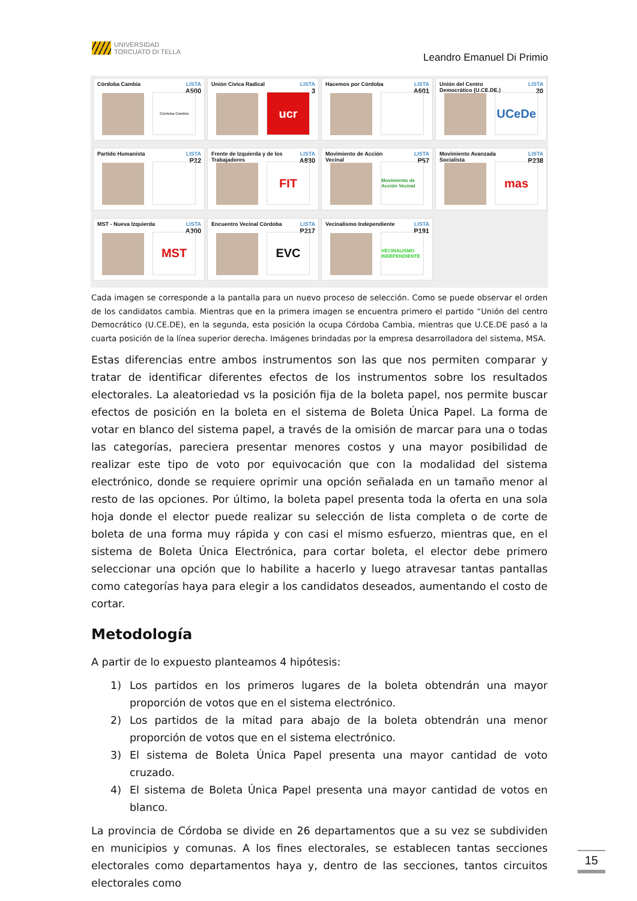UNIVERSIDAD
TORCUATO DI TELLA
Leandro Emanuel Di Primio
Córdoba Cambia
LISTA
A500
Córdoba Cambia
Unión Cívica Radical
LISTA
3
ucr
Hacemos por Córdoba
LISTA
A601
Unión del Centro
Democrático (U.CE.DE.)
LISTA
20
UCeDe
Partido Humanista
LISTA
P22
Frente de Izquierda y de los
Trabajadores
LISTA
A830
FIT
Movimiento de Acción
Vecinal
LISTA
P57
Movimiento de Acción Vecinal
Movimiento Avanzada
Socialista
LISTA
P238
mas
MST - Nueva Izquierda
LISTA
A300
MST
Encuentro Vecinal Córdoba
LISTA
P217
EVC
Vecinalismo Independiente
LISTA
P191
VECINALISMO INDEPENDIENTE
Cada imagen se corresponde a la pantalla para un nuevo proceso de selección. Como se puede observar el orden de los candidatos cambia. Mientras que en la primera imagen se encuentra primero el partido “Unión del centro Democrático (U.CE.DE), en la segunda, esta posición la ocupa Córdoba Cambia, mientras que U.CE.DE pasó a la cuarta posición de la línea superior derecha. Imágenes brindadas por la empresa desarrolladora del sistema, MSA.
Estas diferencias entre ambos instrumentos son las que nos permiten comparar y tratar de identificar diferentes efectos de los instrumentos sobre los resultados electorales. La aleatoriedad vs la posición fija de la boleta papel, nos permite buscar efectos de posición en la boleta en el sistema de Boleta Única Papel. La forma de votar en blanco del sistema papel, a través de la omisión de marcar para una o todas las categorías, pareciera presentar menores costos y una mayor posibilidad de realizar este tipo de voto por equivocación que con la modalidad del sistema electrónico, donde se requiere oprimir una opción señalada en un tamaño menor al resto de las opciones. Por último, la boleta papel presenta toda la oferta en una sola hoja donde el elector puede realizar su selección de lista completa o de corte de boleta de una forma muy rápida y con casi el mismo esfuerzo, mientras que, en el sistema de Boleta Única Electrónica, para cortar boleta, el elector debe primero seleccionar una opción que lo habilite a hacerlo y luego atravesar tantas pantallas como categorías haya para elegir a los candidatos deseados, aumentando el costo de cortar.
Metodología
A partir de lo expuesto planteamos 4 hipótesis:
1) Los partidos en los primeros lugares de la boleta obtendrán una mayor proporción de votos que en el sistema electrónico.
2) Los partidos de la mitad para abajo de la boleta obtendrán una menor proporción de votos que en el sistema electrónico.
3) El sistema de Boleta Única Papel presenta una mayor cantidad de voto cruzado.
4) El sistema de Boleta Única Papel presenta una mayor cantidad de votos en blanco.
La provincia de Córdoba se divide en 26 departamentos que a su vez se subdividen en municipios y comunas. A los fines electorales, se establecen tantas secciones electorales como departamentos haya y, dentro de las secciones, tantos circuitos electorales como
15